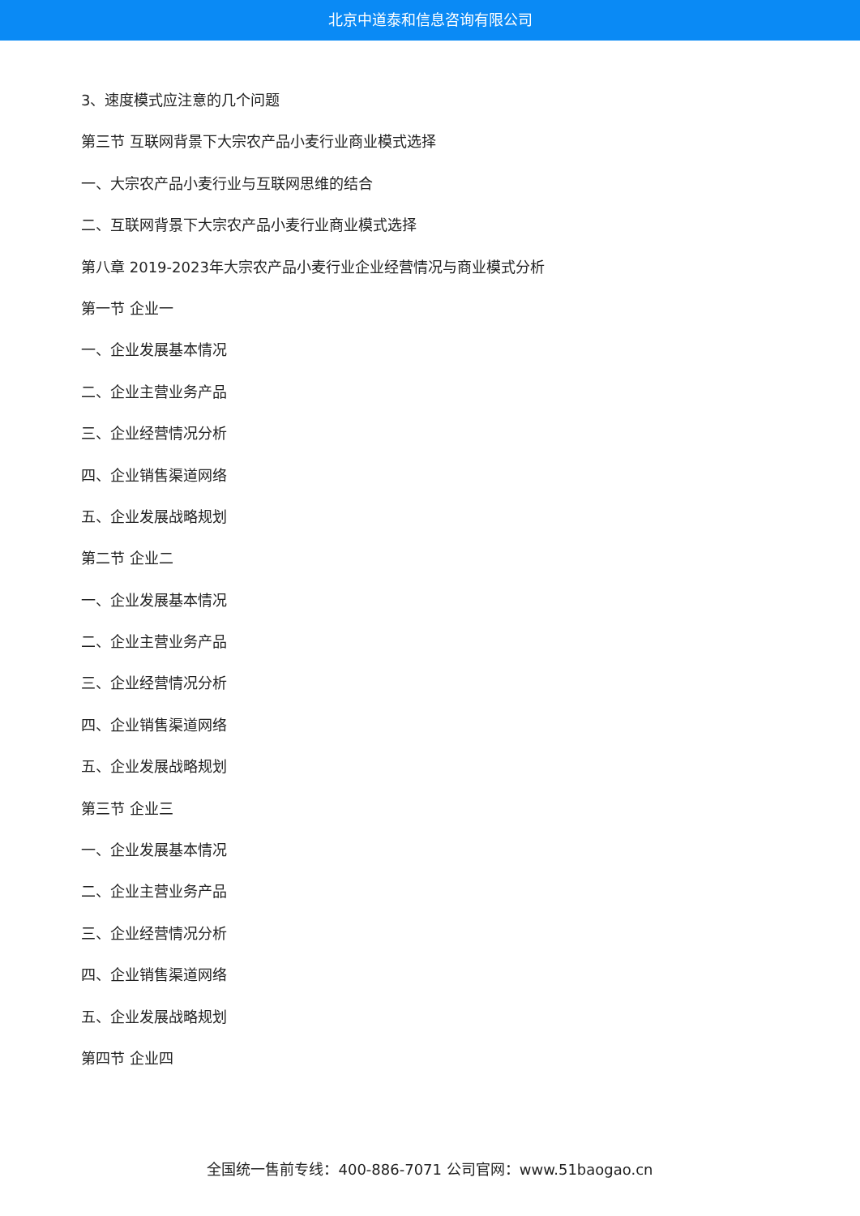北京中道泰和信息咨询有限公司
3、速度模式应注意的几个问题
第三节 互联网背景下大宗农产品小麦行业商业模式选择
一、大宗农产品小麦行业与互联网思维的结合
二、互联网背景下大宗农产品小麦行业商业模式选择
第八章 2019-2023年大宗农产品小麦行业企业经营情况与商业模式分析
第一节 企业一
一、企业发展基本情况
二、企业主营业务产品
三、企业经营情况分析
四、企业销售渠道网络
五、企业发展战略规划
第二节 企业二
一、企业发展基本情况
二、企业主营业务产品
三、企业经营情况分析
四、企业销售渠道网络
五、企业发展战略规划
第三节 企业三
一、企业发展基本情况
二、企业主营业务产品
三、企业经营情况分析
四、企业销售渠道网络
五、企业发展战略规划
第四节 企业四
全国统一售前专线：400-886-7071 公司官网：www.51baogao.cn